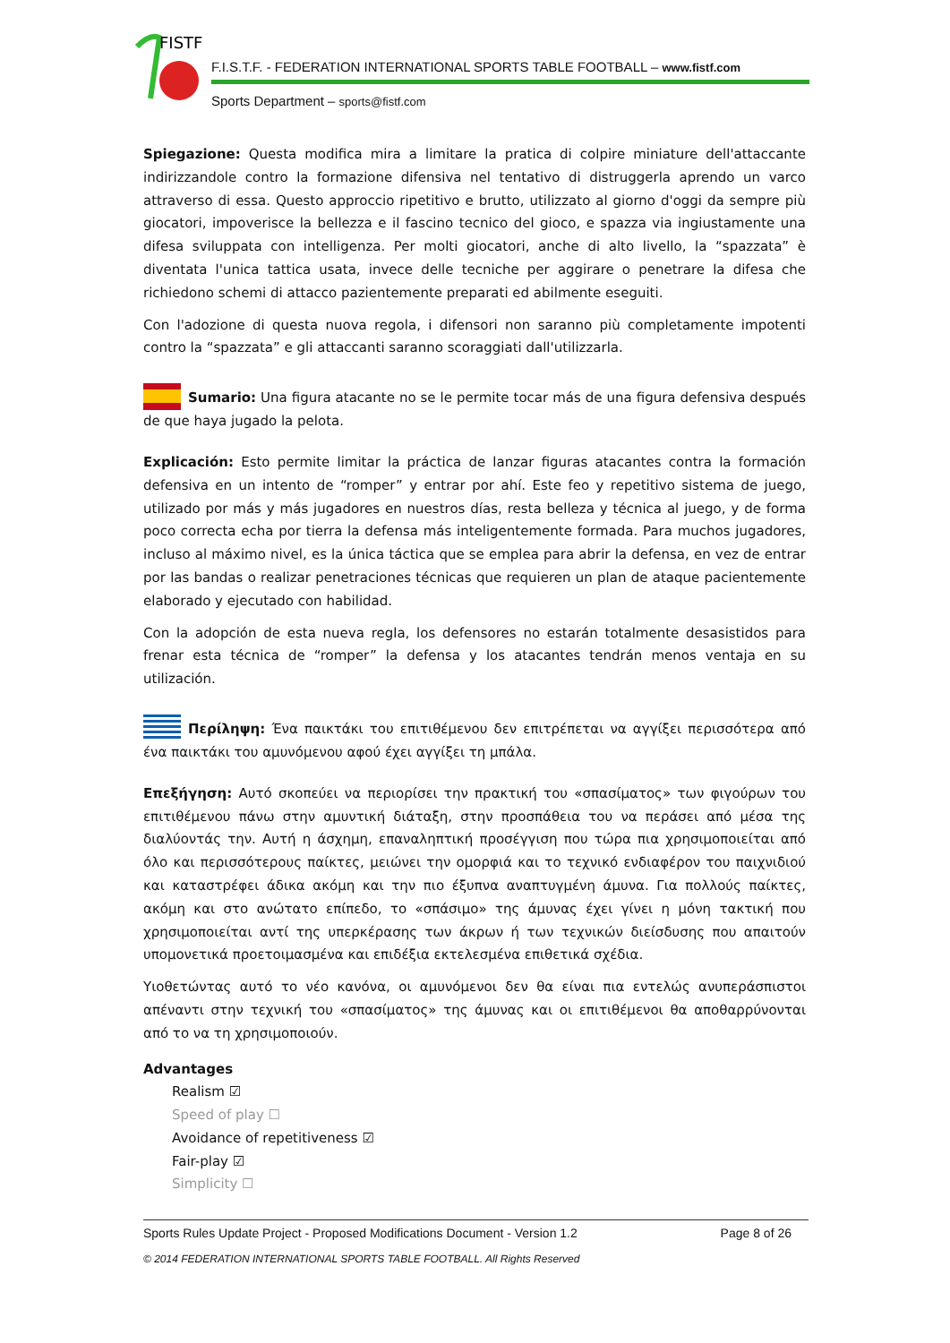FISTF
F.I.S.T.F. - FEDERATION INTERNATIONAL SPORTS TABLE FOOTBALL – www.fistf.com
Sports Department – sports@fistf.com
Spiegazione: Questa modifica mira a limitare la pratica di colpire miniature dell'attaccante indirizzandole contro la formazione difensiva nel tentativo di distruggerla aprendo un varco attraverso di essa. Questo approccio ripetitivo e brutto, utilizzato al giorno d'oggi da sempre più giocatori, impoverisce la bellezza e il fascino tecnico del gioco, e spazza via ingiustamente una difesa sviluppata con intelligenza. Per molti giocatori, anche di alto livello, la “spazzata” è diventata l'unica tattica usata, invece delle tecniche per aggirare o penetrare la difesa che richiedono schemi di attacco pazientemente preparati ed abilmente eseguiti.
Con l'adozione di questa nuova regola, i difensori non saranno più completamente impotenti contro la “spazzata” e gli attaccanti saranno scoraggiati dall'utilizzarla.
Sumario: Una figura atacante no se le permite tocar más de una figura defensiva después de que haya jugado la pelota.
Explicación: Esto permite limitar la práctica de lanzar figuras atacantes contra la formación defensiva en un intento de “romper” y entrar por ahí. Este feo y repetitivo sistema de juego, utilizado por más y más jugadores en nuestros días, resta belleza y técnica al juego, y de forma poco correcta echa por tierra la defensa más inteligentemente formada. Para muchos jugadores, incluso al máximo nivel, es la única táctica que se emplea para abrir la defensa, en vez de entrar por las bandas o realizar penetraciones técnicas que requieren un plan de ataque pacientemente elaborado y ejecutado con habilidad.
Con la adopción de esta nueva regla, los defensores no estarán totalmente desasistidos para frenar esta técnica de “romper” la defensa y los atacantes tendrán menos ventaja en su utilización.
Περίληψη: Ένα παικτάκι του επιτιθέμενου δεν επιτρέπεται να αγγίξει περισσότερα από ένα παικτάκι του αμυνόμενου αφού έχει αγγίξει τη μπάλα.
Επεξήγηση: Αυτό σκοπεύει να περιορίσει την πρακτική του «σπασίματος» των φιγούρων του επιτιθέμενου πάνω στην αμυντική διάταξη, στην προσπάθεια του να περάσει από μέσα της διαλύοντάς την. Αυτή η άσχημη, επαναληπτική προσέγγιση που τώρα πια χρησιμοποιείται από όλο και περισσότερους παίκτες, μειώνει την ομορφιά και το τεχνικό ενδιαφέρον του παιχνιδιού και καταστρέφει άδικα ακόμη και την πιο έξυπνα αναπτυγμένη άμυνα. Για πολλούς παίκτες, ακόμη και στο ανώτατο επίπεδο, το «σπάσιμο» της άμυνας έχει γίνει η μόνη τακτική που χρησιμοποιείται αντί της υπερκέρασης των άκρων ή των τεχνικών διείσδυσης που απαιτούν υπομονετικά προετοιμασμένα και επιδέξια εκτελεσμένα επιθετικά σχέδια.
Υιοθετώντας αυτό το νέο κανόνα, οι αμυνόμενοι δεν θα είναι πια εντελώς ανυπεράσπιστοι απέναντι στην τεχνική του «σπασίματος» της άμυνας και οι επιτιθέμενοι θα αποθαρρύνονται από το να τη χρησιμοποιούν.
Advantages
Realism ☑
Speed of play ☐
Avoidance of repetitiveness ☑
Fair-play ☑
Simplicity ☐
Sports Rules Update Project - Proposed Modifications Document - Version 1.2 Page 8 of 26
© 2014 FEDERATION INTERNATIONAL SPORTS TABLE FOOTBALL. All Rights Reserved